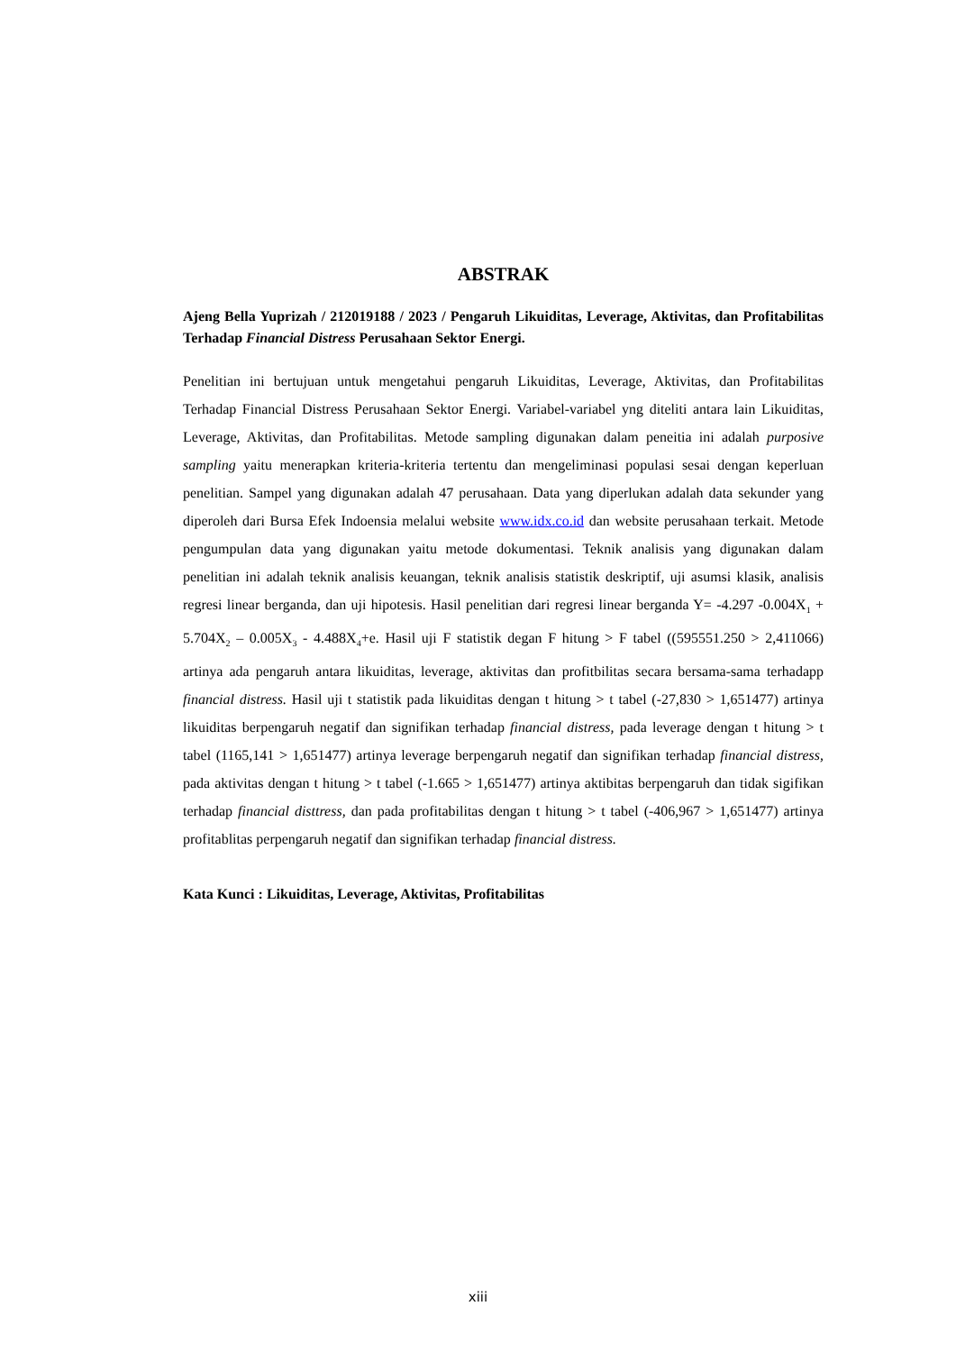ABSTRAK
Ajeng Bella Yuprizah / 212019188 / 2023 / Pengaruh Likuiditas, Leverage, Aktivitas, dan Profitabilitas Terhadap Financial Distress Perusahaan Sektor Energi.
Penelitian ini bertujuan untuk mengetahui pengaruh Likuiditas, Leverage, Aktivitas, dan Profitabilitas Terhadap Financial Distress Perusahaan Sektor Energi. Variabel-variabel yng diteliti antara lain Likuiditas, Leverage, Aktivitas, dan Profitabilitas. Metode sampling digunakan dalam peneitia ini adalah purposive sampling yaitu menerapkan kriteria-kriteria tertentu dan mengeliminasi populasi sesai dengan keperluan penelitian. Sampel yang digunakan adalah 47 perusahaan. Data yang diperlukan adalah data sekunder yang diperoleh dari Bursa Efek Indoensia melalui website www.idx.co.id dan website perusahaan terkait. Metode pengumpulan data yang digunakan yaitu metode dokumentasi. Teknik analisis yang digunakan dalam penelitian ini adalah teknik analisis keuangan, teknik analisis statistik deskriptif, uji asumsi klasik, analisis regresi linear berganda, dan uji hipotesis. Hasil penelitian dari regresi linear berganda Y= -4.297 -0.004X<sub>1</sub> + 5.704X<sub>2</sub> – 0.005X<sub>3</sub> - 4.488X<sub>4</sub>+e. Hasil uji F statistik degan F hitung > F tabel ((595551.250 > 2,411066) artinya ada pengaruh antara likuiditas, leverage, aktivitas dan profitbilitas secara bersama-sama terhadapp financial distress. Hasil uji t statistik pada likuiditas dengan t hitung > t tabel (-27,830 > 1,651477) artinya likuiditas berpengaruh negatif dan signifikan terhadap financial distress, pada leverage dengan t hitung > t tabel (1165,141 > 1,651477) artinya leverage berpengaruh negatif dan signifikan terhadap financial distress, pada aktivitas dengan t hitung > t tabel (-1.665 > 1,651477) artinya aktibitas berpengaruh dan tidak sigifikan terhadap financial disttress, dan pada profitabilitas dengan t hitung > t tabel (-406,967 > 1,651477) artinya profitablitas perpengaruh negatif dan signifikan terhadap financial distress.
Kata Kunci : Likuiditas, Leverage, Aktivitas, Profitabilitas
xiii